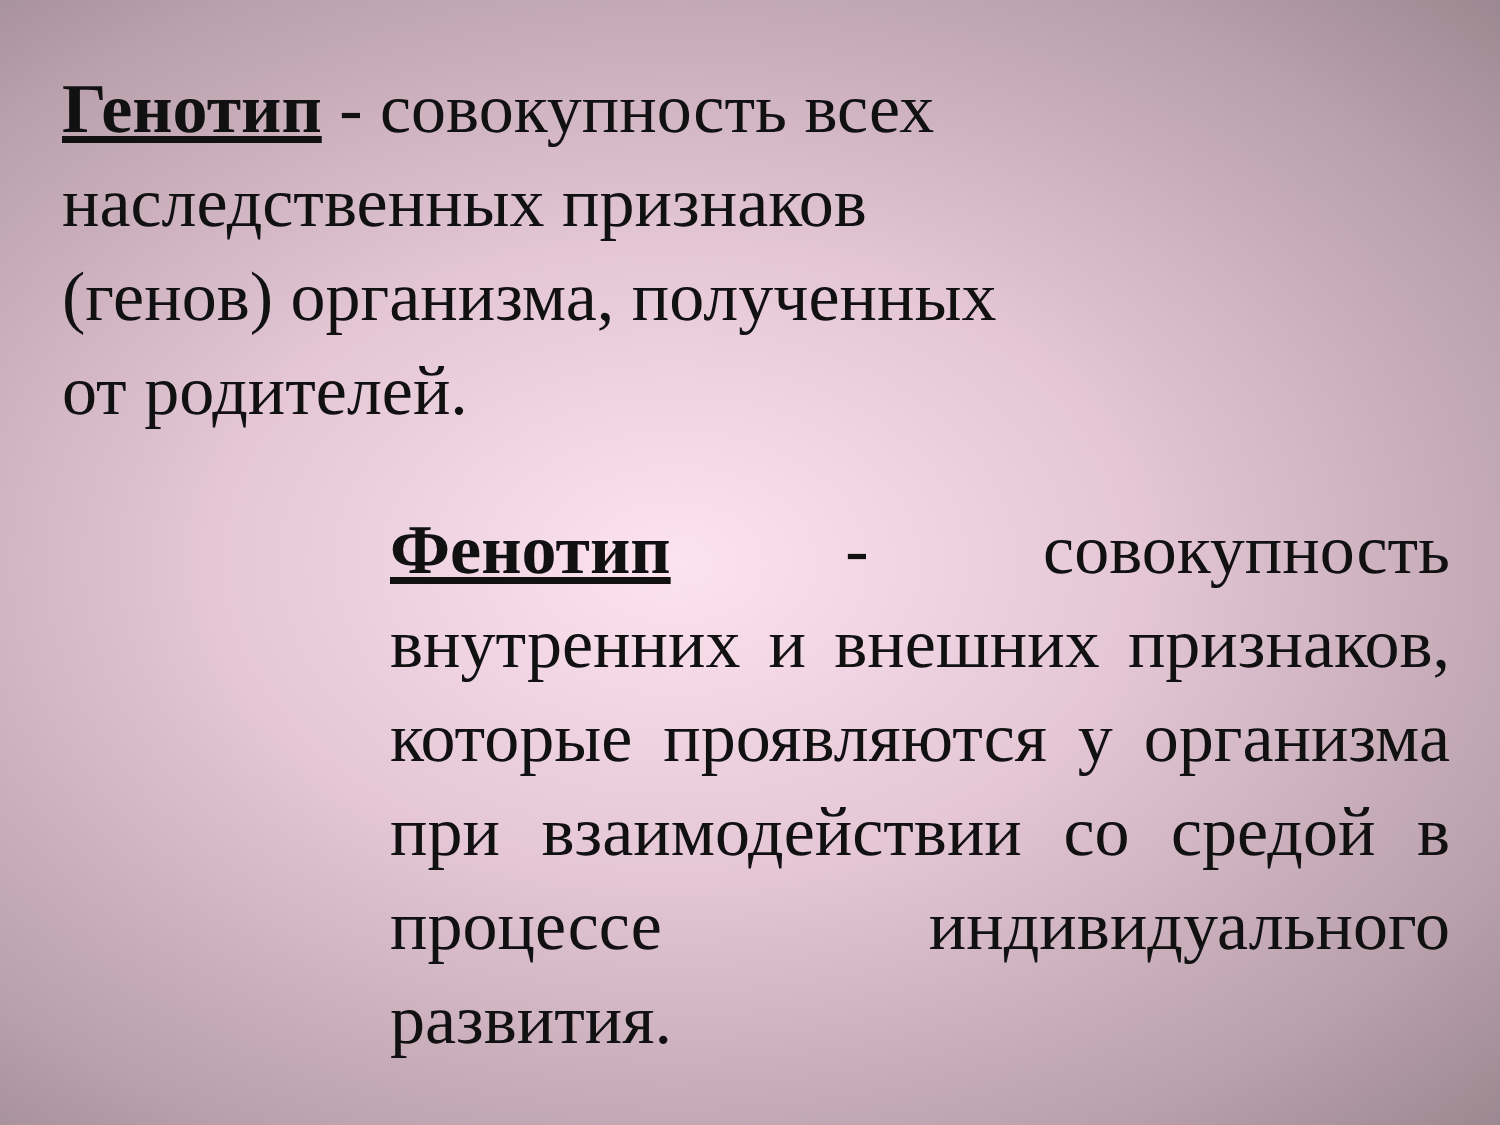Генотип - совокупность всех наследственных признаков (генов) организма, полученных от родителей.
Фенотип - совокупность внутренних и внешних признаков, которые проявляются у организма при взаимодействии со средой в процессе индивидуального развития.